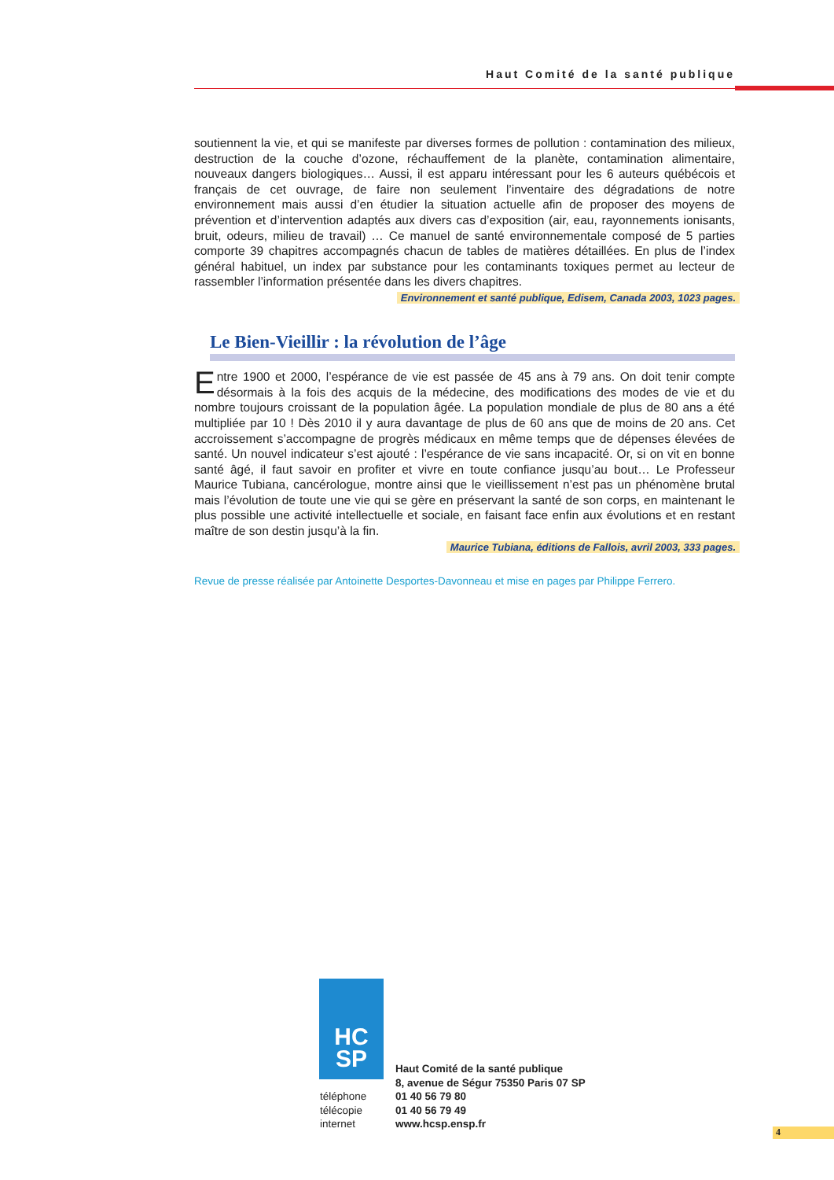Haut Comité de la santé publique
soutiennent la vie, et qui se manifeste par diverses formes de pollution : contamination des milieux, destruction de la couche d’ozone, réchauffement de la planète, contamination alimentaire, nouveaux dangers biologiques… Aussi, il est apparu intéressant pour les 6 auteurs québécois et français de cet ouvrage, de faire non seulement l’inventaire des dégradations de notre environnement mais aussi d’en étudier la situation actuelle afin de proposer des moyens de prévention et d’intervention adaptés aux divers cas d’exposition (air, eau, rayonnements ionisants, bruit, odeurs, milieu de travail) … Ce manuel de santé environnementale composé de 5 parties comporte 39 chapitres accompagnés chacun de tables de matières détaillées. En plus de l’index général habituel, un index par substance pour les contaminants toxiques permet au lecteur de rassembler l’information présentée dans les divers chapitres.
Environnement et santé publique, Edisem, Canada 2003, 1023 pages.
Le Bien-Vieillir : la révolution de l’âge
Entre 1900 et 2000, l’espérance de vie est passée de 45 ans à 79 ans. On doit tenir compte désormais à la fois des acquis de la médecine, des modifications des modes de vie et du nombre toujours croissant de la population âgée. La population mondiale de plus de 80 ans a été multipliée par 10 ! Dès 2010 il y aura davantage de plus de 60 ans que de moins de 20 ans. Cet accroissement s’accompagne de progrès médicaux en même temps que de dépenses élevées de santé. Un nouvel indicateur s’est ajouté : l’espérance de vie sans incapacité. Or, si on vit en bonne santé âgé, il faut savoir en profiter et vivre en toute confiance jusqu’au bout… Le Professeur Maurice Tubiana, cancérologue, montre ainsi que le vieillissement n’est pas un phénomène brutal mais l’évolution de toute une vie qui se gère en préservant la santé de son corps, en maintenant le plus possible une activité intellectuelle et sociale, en faisant face enfin aux évolutions et en restant maître de son destin jusqu’à la fin.
Maurice Tubiana, éditions de Fallois, avril 2003, 333 pages.
Revue de presse réalisée par Antoinette Desportes-Davonneau et mise en pages par Philippe Ferrero.
HC
SP
Haut Comité de la santé publique
8, avenue de Ségur 75350 Paris 07 SP
téléphone
télécopie
internet
01 40 56 79 80
01 40 56 79 49
www.hcsp.ensp.fr
4